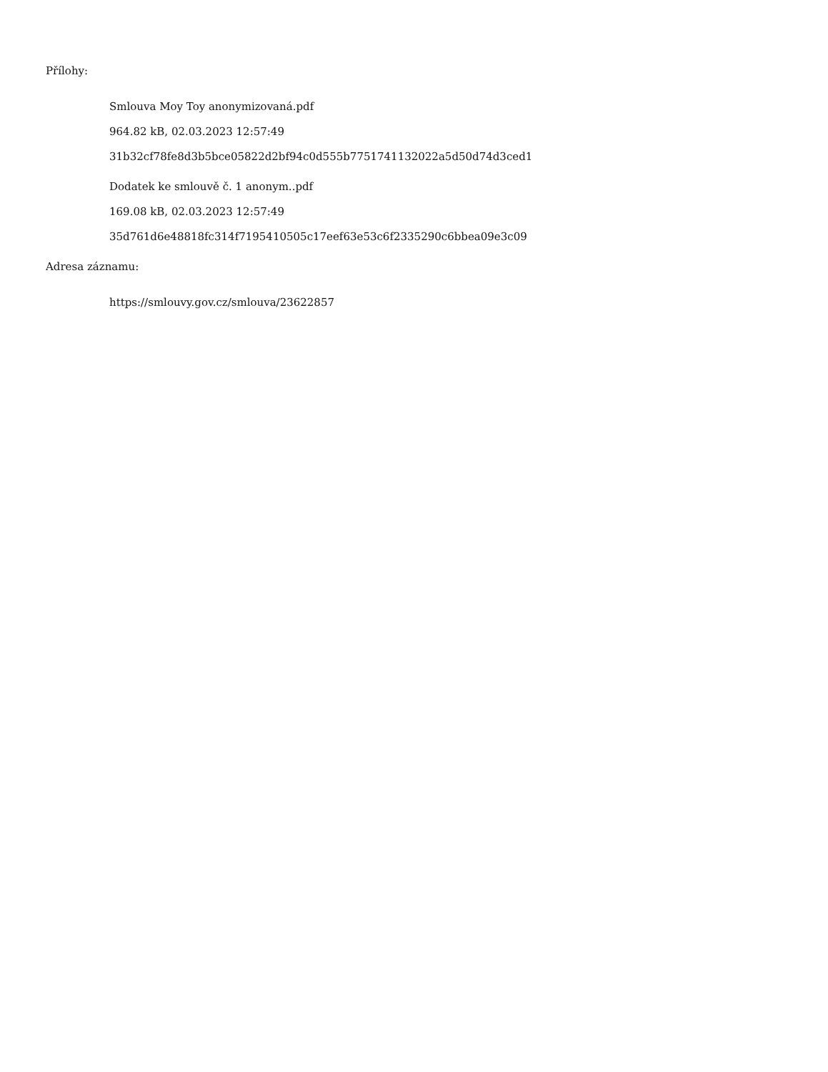Přílohy:
Smlouva Moy Toy anonymizovaná.pdf
964.82 kB, 02.03.2023 12:57:49
31b32cf78fe8d3b5bce05822d2bf94c0d555b7751741132022a5d50d74d3ced1
Dodatek ke smlouvě č. 1 anonym..pdf
169.08 kB, 02.03.2023 12:57:49
35d761d6e48818fc314f7195410505c17eef63e53c6f2335290c6bbea09e3c09
Adresa záznamu:
https://smlouvy.gov.cz/smlouva/23622857